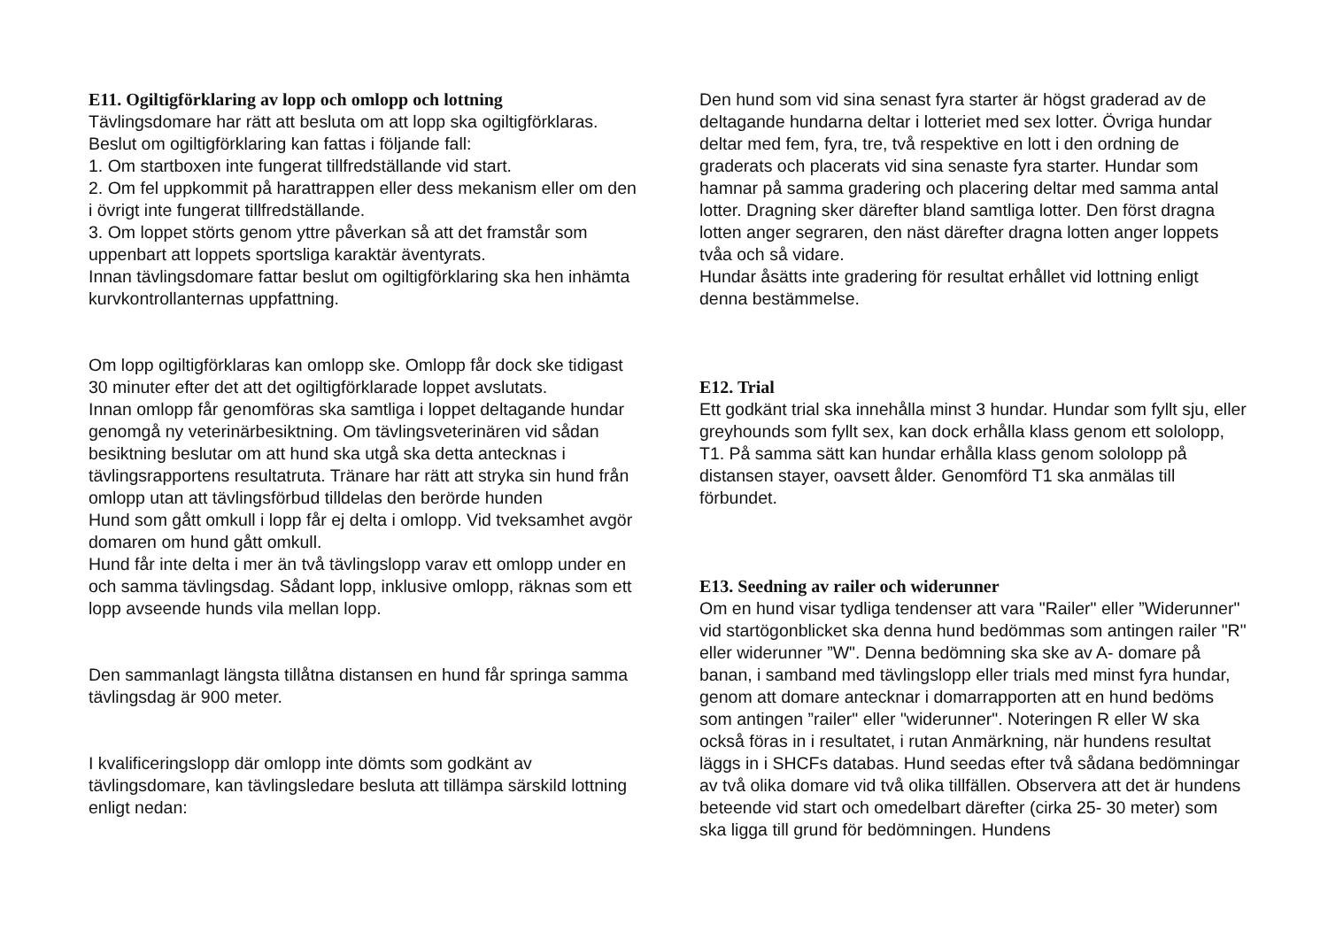E11. Ogiltigförklaring av lopp och omlopp och lottning
Tävlingsdomare har rätt att besluta om att lopp ska ogiltigförklaras. Beslut om ogiltigförklaring kan fattas i följande fall:
1. Om startboxen inte fungerat tillfredställande vid start.
2. Om fel uppkommit på harattrappen eller dess mekanism eller om den i övrigt inte fungerat tillfredställande.
3. Om loppet störts genom yttre påverkan så att det framstår som uppenbart att loppets sportsliga karaktär äventyrats.
Innan tävlingsdomare fattar beslut om ogiltigförklaring ska hen inhämta kurvkontrollanternas uppfattning.
Om lopp ogiltigförklaras kan omlopp ske. Omlopp får dock ske tidigast 30 minuter efter det att det ogiltigförklarade loppet avslutats.
Innan omlopp får genomföras ska samtliga i loppet deltagande hundar genomgå ny veterinärbesiktning. Om tävlingsveterinären vid sådan besiktning beslutar om att hund ska utgå ska detta antecknas i tävlingsrapportens resultatruta. Tränare har rätt att stryka sin hund från omlopp utan att tävlingsförbud tilldelas den berörde hunden
Hund som gått omkull i lopp får ej delta i omlopp. Vid tveksamhet avgör domaren om hund gått omkull.
Hund får inte delta i mer än två tävlingslopp varav ett omlopp under en och samma tävlingsdag. Sådant lopp, inklusive omlopp, räknas som ett lopp avseende hunds vila mellan lopp.
Den sammanlagt längsta tillåtna distansen en hund får springa samma tävlingsdag är 900 meter.
I kvalificeringslopp där omlopp inte dömts som godkänt av tävlingsdomare, kan tävlingsledare besluta att tillämpa särskild lottning enligt nedan:
Den hund som vid sina senast fyra starter är högst graderad av de deltagande hundarna deltar i lotteriet med sex lotter. Övriga hundar deltar med fem, fyra, tre, två respektive en lott i den ordning de graderats och placerats vid sina senaste fyra starter. Hundar som hamnar på samma gradering och placering deltar med samma antal lotter. Dragning sker därefter bland samtliga lotter. Den först dragna lotten anger segraren, den näst därefter dragna lotten anger loppets tvåa och så vidare.
Hundar åsätts inte gradering för resultat erhållet vid lottning enligt denna bestämmelse.
E12. Trial
Ett godkänt trial ska innehålla minst 3 hundar. Hundar som fyllt sju, eller greyhounds som fyllt sex, kan dock erhålla klass genom ett sololopp, T1. På samma sätt kan hundar erhålla klass genom sololopp på distansen stayer, oavsett ålder. Genomförd T1 ska anmälas till förbundet.
E13. Seedning av railer och widerunner
Om en hund visar tydliga tendenser att vara "Railer" eller ”Widerunner" vid startögonblicket ska denna hund bedömmas som antingen railer "R" eller widerunner ”W". Denna bedömning ska ske av A- domare på banan, i samband med tävlingslopp eller trials med minst fyra hundar, genom att domare antecknar i domarrapporten att en hund bedöms som antingen ”railer" eller "widerunner". Noteringen R eller W ska också föras in i resultatet, i rutan Anmärkning, när hundens resultat läggs in i SHCFs databas. Hund seedas efter två sådana bedömningar av två olika domare vid två olika tillfällen. Observera att det är hundens beteende vid start och omedelbart därefter (cirka 25- 30 meter) som ska ligga till grund för bedömningen. Hundens